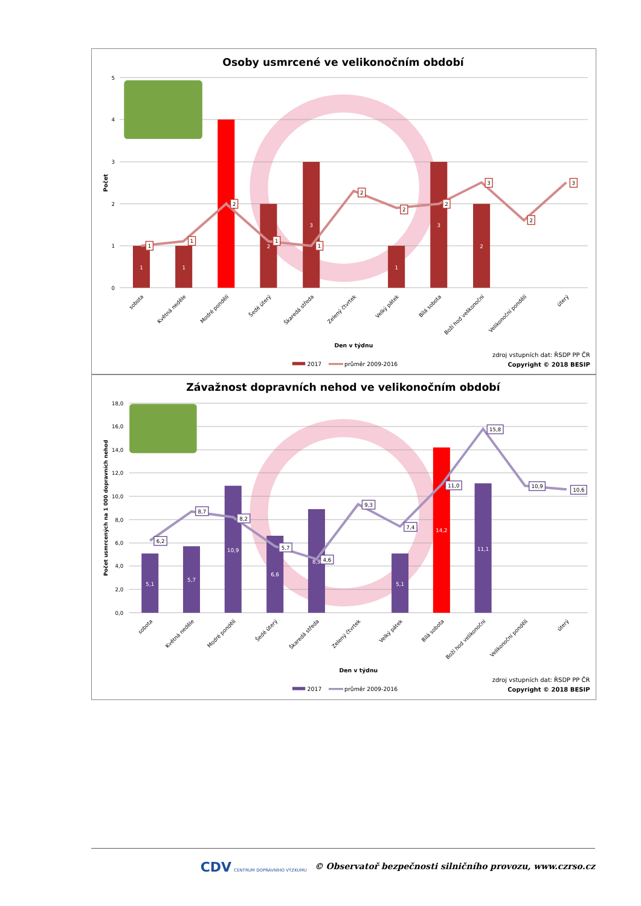Osoby usmrcené ve velikonočním období
5
4
3
2
1
0
Počet
1
1
4
2
3
1
3
2
1
1
2
1
1
2
2
2
3
2
3
sobota
Květná neděle
Modré pondělí
Šedé úterý
Škaredá středa
Zelený čtvrtek
Velký pátek
Bílá sobota
Boží hod velikonoční
Velikonoční pondělí
úterý
Den v týdnu
2017
průměr 2009-2016
zdroj vstupních dat: ŘSDP PP ČR
Copyright © 2018 BESIP
Závažnost dopravních nehod ve velikonočním období
18,0
16,0
14,0
12,0
10,0
8,0
6,0
4,0
2,0
0,0
Počet usmrcených na 1 000 dopravních nehod
5,1
5,7
10,9
6,6
8,9
5,1
14,2
11,1
6,2
8,7
8,2
5,7
4,6
9,3
7,4
11,0
15,8
10,9
10,6
sobota
Květná neděle
Modré pondělí
Šedé úterý
Škaredá středa
Zelený čtvrtek
Velký pátek
Bílá sobota
Boží hod velikonoční
Velikonoční pondělí
úterý
Den v týdnu
2017
průměr 2009-2016
zdroj vstupních dat: ŘSDP PP ČR
Copyright © 2018 BESIP
CDV CENTRUM DOPRAVNÍHO VÝZKUMU © Observatoř bezpečnosti silničního provozu, www.czrso.cz